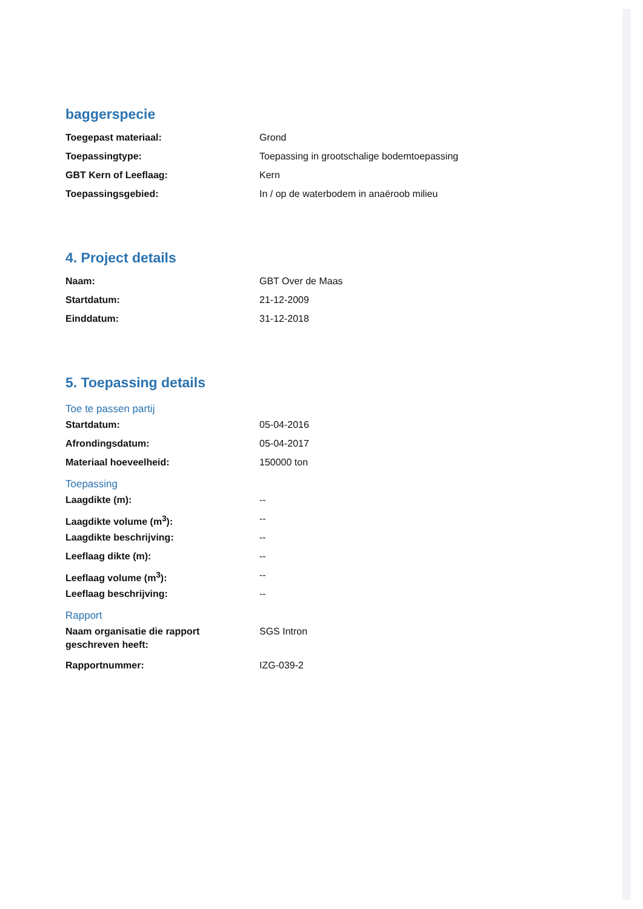baggerspecie
| Toegepast materiaal: | Grond |
| Toepassingtype: | Toepassing in grootschalige bodemtoepassing |
| GBT Kern of Leeflaag: | Kern |
| Toepassingsgebied: | In / op de waterbodem in anaëroob milieu |
4. Project details
| Naam: | GBT Over de Maas |
| Startdatum: | 21-12-2009 |
| Einddatum: | 31-12-2018 |
5. Toepassing details
Toe te passen partij
| Startdatum: | 05-04-2016 |
| Afrondingsdatum: | 05-04-2017 |
| Materiaal hoeveelheid: | 150000 ton |
Toepassing
| Laagdikte (m): | -- |
| Laagdikte volume (m<sup>3</sup>): | -- |
| Laagdikte beschrijving: | -- |
| Leeflaag dikte (m): | -- |
| Leeflaag volume (m<sup>3</sup>): | -- |
| Leeflaag beschrijving: | -- |
Rapport
| Naam organisatie die rapport geschreven heeft: | SGS Intron |
| Rapportnummer: | IZG-039-2 |